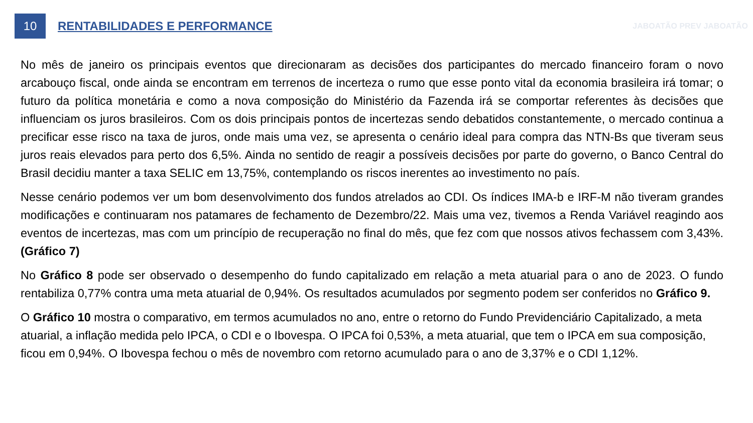10
RENTABILIDADES E PERFORMANCE
JABOATÃO PREV JABOATÃO
No mês de janeiro os principais eventos que direcionaram as decisões dos participantes do mercado financeiro foram o novo arcabouço fiscal, onde ainda se encontram em terrenos de incerteza o rumo que esse ponto vital da economia brasileira irá tomar; o futuro da política monetária e como a nova composição do Ministério da Fazenda irá se comportar referentes às decisões que influenciam os juros brasileiros. Com os dois principais pontos de incertezas sendo debatidos constantemente, o mercado continua a precificar esse risco na taxa de juros, onde mais uma vez, se apresenta o cenário ideal para compra das NTN-Bs que tiveram seus juros reais elevados para perto dos 6,5%. Ainda no sentido de reagir a possíveis decisões por parte do governo, o Banco Central do Brasil decidiu manter a taxa SELIC em 13,75%, contemplando os riscos inerentes ao investimento no país.
Nesse cenário podemos ver um bom desenvolvimento dos fundos atrelados ao CDI. Os índices IMA-b e IRF-M não tiveram grandes modificações e continuaram nos patamares de fechamento de Dezembro/22. Mais uma vez, tivemos a Renda Variável reagindo aos eventos de incertezas, mas com um princípio de recuperação no final do mês, que fez com que nossos ativos fechassem com 3,43%. (Gráfico 7)
No Gráfico 8 pode ser observado o desempenho do fundo capitalizado em relação a meta atuarial para o ano de 2023. O fundo rentabiliza 0,77% contra uma meta atuarial de 0,94%. Os resultados acumulados por segmento podem ser conferidos no Gráfico 9.
O Gráfico 10 mostra o comparativo, em termos acumulados no ano, entre o retorno do Fundo Previdenciário Capitalizado, a meta atuarial, a inflação medida pelo IPCA, o CDI e o Ibovespa. O IPCA foi 0,53%, a meta atuarial, que tem o IPCA em sua composição, ficou em 0,94%. O Ibovespa fechou o mês de novembro com retorno acumulado para o ano de 3,37% e o CDI 1,12%.